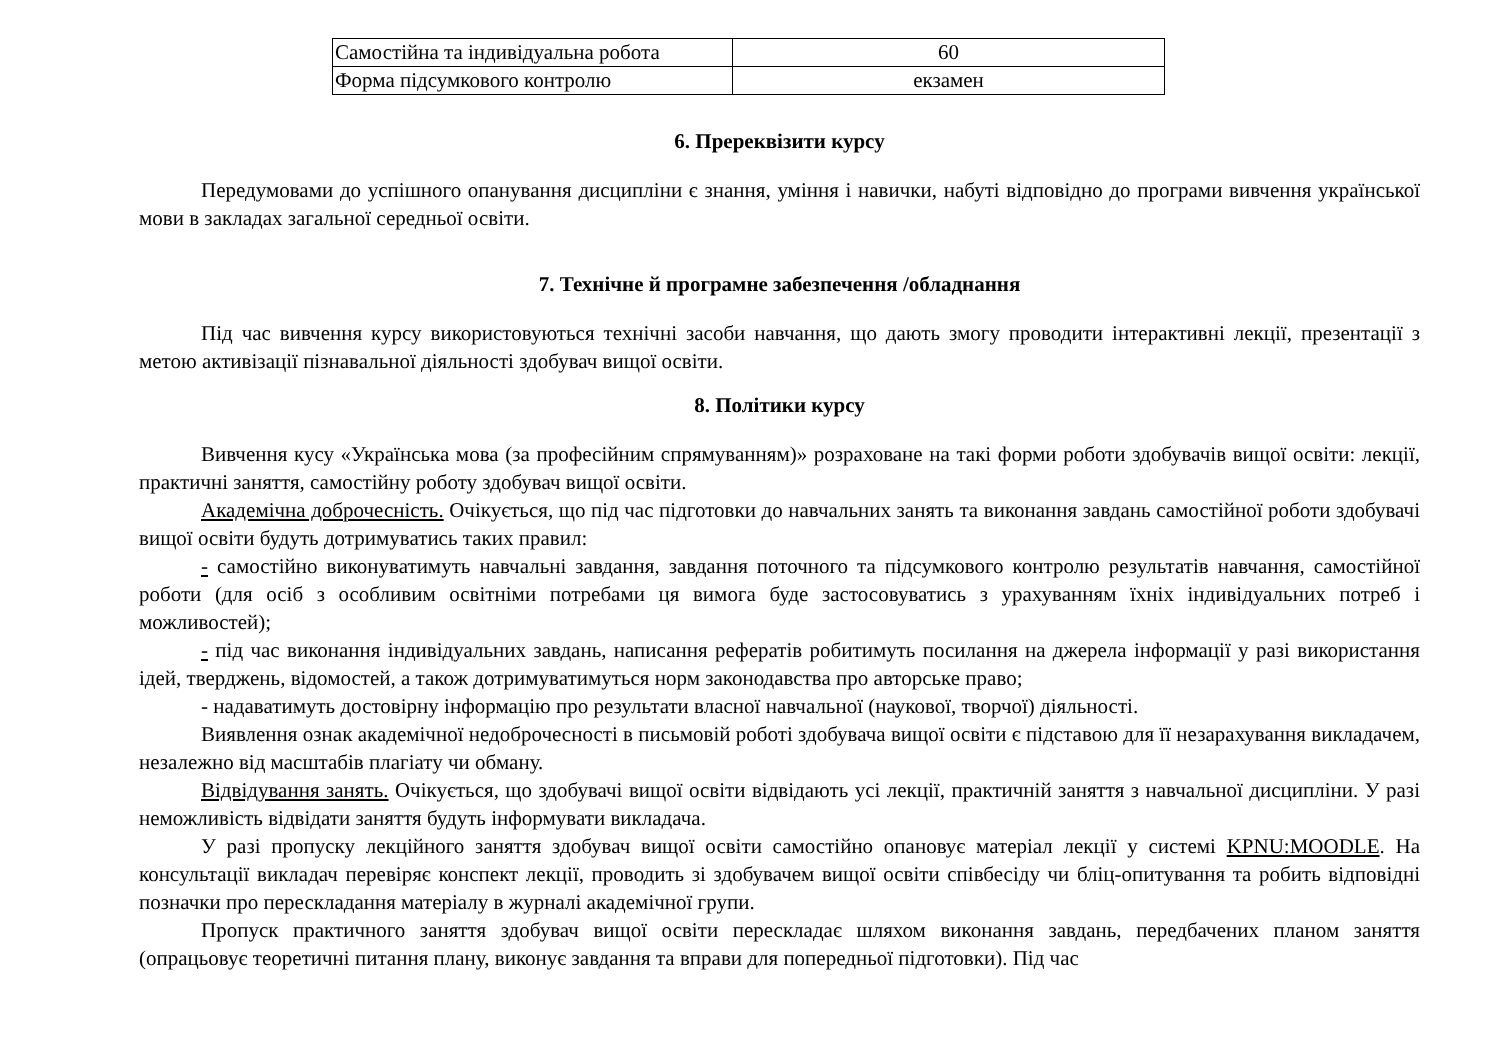| Самостійна та індивідуальна робота | 60 |
| Форма підсумкового контролю | екзамен |
6. Пререквізити курсу
Передумовами до успішного опанування дисципліни є знання, уміння і навички, набуті відповідно до програми вивчення української мови в закладах загальної середньої освіти.
7. Технічне й програмне забезпечення /обладнання
Під час вивчення курсу використовуються технічні засоби навчання, що дають змогу проводити інтерактивні лекції, презентації з метою активізації пізнавальної діяльності здобувач вищої освіти.
8. Політики курсу
Вивчення кусу «Українська мова (за професійним спрямуванням)» розраховане на такі форми роботи здобувачів вищої освіти: лекції, практичні заняття, самостійну роботу здобувач вищої освіти.
Академічна доброчесність. Очікується, що під час підготовки до навчальних занять та виконання завдань самостійної роботи здобувачі вищої освіти будуть дотримуватись таких правил:
- самостійно виконуватимуть навчальні завдання, завдання поточного та підсумкового контролю результатів навчання, самостійної роботи (для осіб з особливим освітніми потребами ця вимога буде застосовуватись з урахуванням їхніх індивідуальних потреб і можливостей);
- під час виконання індивідуальних завдань, написання рефератів робитимуть посилання на джерела інформації у разі використання ідей, тверджень, відомостей, а також дотримуватимуться норм законодавства про авторське право;
- надаватимуть достовірну інформацію про результати власної навчальної (наукової, творчої) діяльності.
Виявлення ознак академічної недоброчесності в письмовій роботі здобувача вищої освіти є підставою для її незарахування викладачем, незалежно від масштабів плагіату чи обману.
Відвідування занять. Очікується, що здобувачі вищої освіти відвідають усі лекції, практичній заняття з навчальної дисципліни. У разі неможливість відвідати заняття будуть інформувати викладача.
У разі пропуску лекційного заняття здобувач вищої освіти самостійно опановує матеріал лекції у системі KPNU:MOODLE. На консультації викладач перевіряє конспект лекції, проводить зі здобувачем вищої освіти співбесіду чи бліц-опитування та робить відповідні позначки про перескладання матеріалу в журналі академічної групи.
Пропуск практичного заняття здобувач вищої освіти перескладає шляхом виконання завдань, передбачених планом заняття (опрацьовує теоретичні питання плану, виконує завдання та вправи для попередньої підготовки). Під час